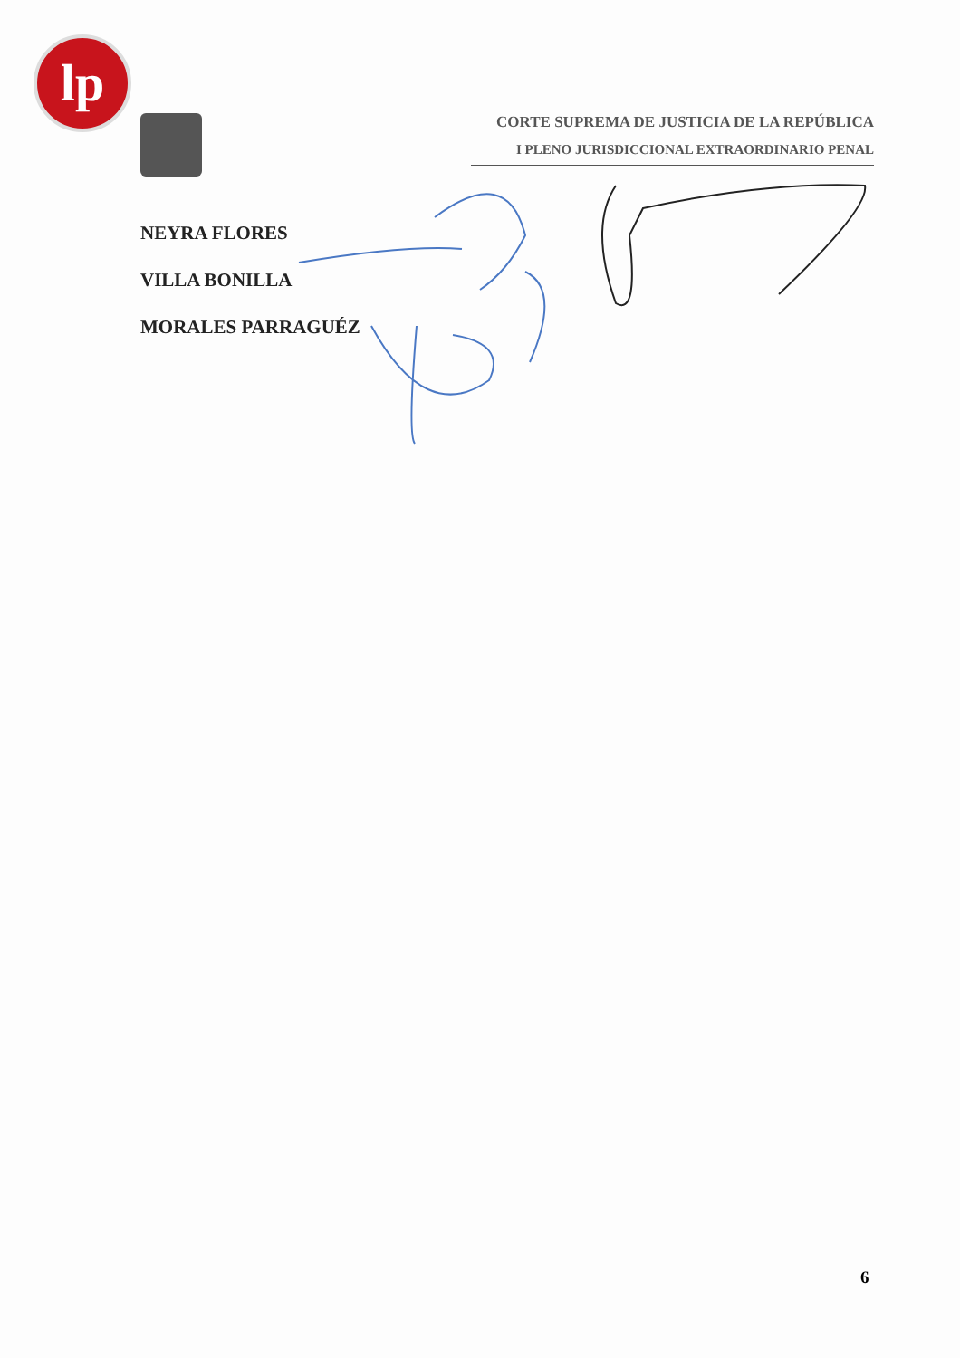lp
CORTE SUPREMA DE JUSTICIA DE LA REPÚBLICA
I PLENO JURISDICCIONAL EXTRAORDINARIO PENAL
NEYRA FLORES
VILLA BONILLA
MORALES PARRAGUÉZ
6